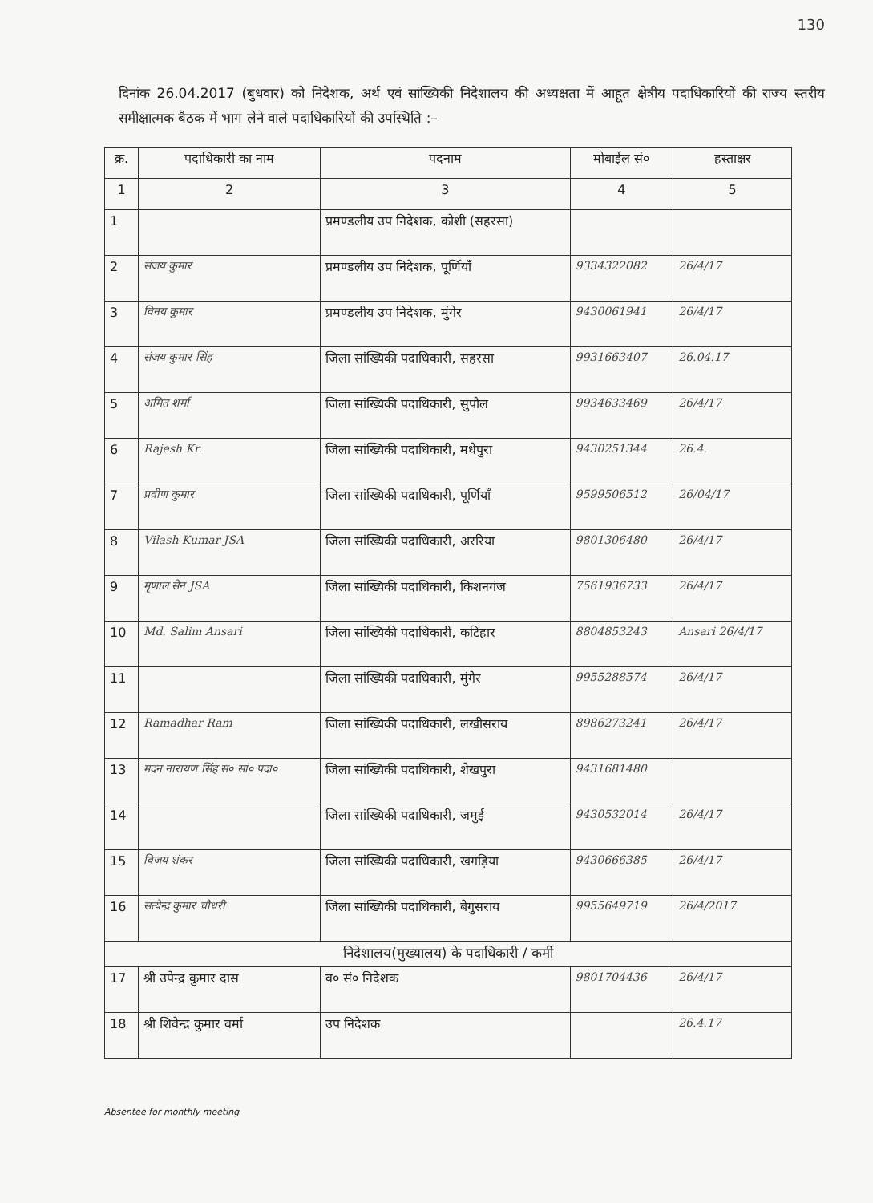130
दिनांक 26.04.2017 (बुधवार) को निदेशक, अर्थ एवं सांख्यिकी निदेशालय की अध्यक्षता में आहूत क्षेत्रीय पदाधिकारियों की राज्य स्तरीय समीक्षात्मक बैठक में भाग लेने वाले पदाधिकारियों की उपस्थिति :–
| क्र. | पदाधिकारी का नाम | पदनाम | मोबाईल सं० | हस्ताक्षर |
| --- | --- | --- | --- | --- |
| 1 | 2 | 3 | 4 | 5 |
| 1 | | प्रमण्डलीय उप निदेशक, कोशी (सहरसा) | | |
| 2 | संजय कुमार | प्रमण्डलीय उप निदेशक, पूर्णियाँ | 9334322082 | 26/4/17 |
| 3 | विनय कुमार | प्रमण्डलीय उप निदेशक, मुंगेर | 9430061941 | 26/4/17 |
| 4 | संजय कुमार सिंह | जिला सांख्यिकी पदाधिकारी, सहरसा | 9931663407 | 26.04.17 |
| 5 | अमित शर्मा | जिला सांख्यिकी पदाधिकारी, सुपौल | 9934633469 | 26/4/17 |
| 6 | Rajesh Kr. | जिला सांख्यिकी पदाधिकारी, मधेपुरा | 9430251344 | 26.4. |
| 7 | प्रवीण कुमार | जिला सांख्यिकी पदाधिकारी, पूर्णियाँ | 9599506512 | 26/04/17 |
| 8 | Vilash Kumar JSA | जिला सांख्यिकी पदाधिकारी, अररिया | 9801306480 | 26/4/17 |
| 9 | मृणाल सेन JSA | जिला सांख्यिकी पदाधिकारी, किशनगंज | 7561936733 | 26/4/17 |
| 10 | Md. Salim Ansari | जिला सांख्यिकी पदाधिकारी, कटिहार | 8804853243 | Ansari 26/4/17 |
| 11 | | जिला सांख्यिकी पदाधिकारी, मुंगेर | 9955288574 | 26/4/17 |
| 12 | Ramadhar Ram | जिला सांख्यिकी पदाधिकारी, लखीसराय | 8986273241 | 26/4/17 |
| 13 | मदन नारायण सिंह स० सां० पदा० | जिला सांख्यिकी पदाधिकारी, शेखपुरा | 9431681480 | |
| 14 | | जिला सांख्यिकी पदाधिकारी, जमुई | 9430532014 | 26/4/17 |
| 15 | विजय शंकर | जिला सांख्यिकी पदाधिकारी, खगड़िया | 9430666385 | 26/4/17 |
| 16 | सत्येन्द्र कुमार चौधरी | जिला सांख्यिकी पदाधिकारी, बेगुसराय | 9955649719 | 26/4/2017 |
| निदेशालय(मुख्यालय) के पदाधिकारी / कर्मी | | | | |
| 17 | श्री उपेन्द्र कुमार दास | व० सं० निदेशक | 9801704436 | 26/4/17 |
| 18 | श्री शिवेन्द्र कुमार वर्मा | उप निदेशक | | 26.4.17 |
Absentee for monthly meeting